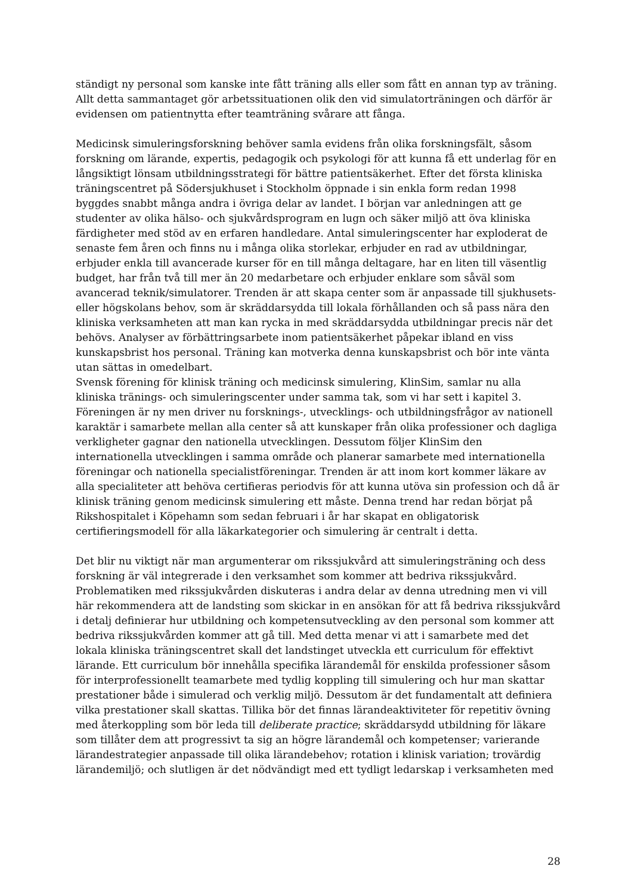ständigt ny personal som kanske inte fått träning alls eller som fått en annan typ av träning. Allt detta sammantaget gör arbetssituationen olik den vid simulatorträningen och därför är evidensen om patientnytta efter teamträning svårare att fånga.
Medicinsk simuleringsforskning behöver samla evidens från olika forskningsfält, såsom forskning om lärande, expertis, pedagogik och psykologi för att kunna få ett underlag för en långsiktigt lönsam utbildningsstrategi för bättre patientsäkerhet. Efter det första kliniska träningscentret på Södersjukhuset i Stockholm öppnade i sin enkla form redan 1998 byggdes snabbt många andra i övriga delar av landet. I början var anledningen att ge studenter av olika hälso- och sjukvårdsprogram en lugn och säker miljö att öva kliniska färdigheter med stöd av en erfaren handledare. Antal simuleringscenter har exploderat de senaste fem åren och finns nu i många olika storlekar, erbjuder en rad av utbildningar, erbjuder enkla till avancerade kurser för en till många deltagare, har en liten till väsentlig budget, har från två till mer än 20 medarbetare och erbjuder enklare som såväl som avancerad teknik/simulatorer. Trenden är att skapa center som är anpassade till sjukhusets- eller högskolans behov, som är skräddarsydda till lokala förhållanden och så pass nära den kliniska verksamheten att man kan rycka in med skräddarsydda utbildningar precis när det behövs. Analyser av förbättringsarbete inom patientsäkerhet påpekar ibland en viss kunskapsbrist hos personal. Träning kan motverka denna kunskapsbrist och bör inte vänta utan sättas in omedelbart.
Svensk förening för klinisk träning och medicinsk simulering, KlinSim, samlar nu alla kliniska tränings- och simuleringscenter under samma tak, som vi har sett i kapitel 3. Föreningen är ny men driver nu forsknings-, utvecklings- och utbildningsfrågor av nationell karaktär i samarbete mellan alla center så att kunskaper från olika professioner och dagliga verkligheter gagnar den nationella utvecklingen. Dessutom följer KlinSim den internationella utvecklingen i samma område och planerar samarbete med internationella föreningar och nationella specialistföreningar. Trenden är att inom kort kommer läkare av alla specialiteter att behöva certifieras periodvis för att kunna utöva sin profession och då är klinisk träning genom medicinsk simulering ett måste. Denna trend har redan börjat på Rikshospitalet i Köpehamn som sedan februari i år har skapat en obligatorisk certifieringsmodell för alla läkarkategorier och simulering är centralt i detta.
Det blir nu viktigt när man argumenterar om rikssjukvård att simuleringsträning och dess forskning är väl integrerade i den verksamhet som kommer att bedriva rikssjukvård. Problematiken med rikssjukvården diskuteras i andra delar av denna utredning men vi vill här rekommendera att de landsting som skickar in en ansökan för att få bedriva rikssjukvård i detalj definierar hur utbildning och kompetensutveckling av den personal som kommer att bedriva rikssjukvården kommer att gå till. Med detta menar vi att i samarbete med det lokala kliniska träningscentret skall det landstinget utveckla ett curriculum för effektivt lärande. Ett curriculum bör innehålla specifika lärandemål för enskilda professioner såsom för interprofessionellt teamarbete med tydlig koppling till simulering och hur man skattar prestationer både i simulerad och verklig miljö. Dessutom är det fundamentalt att definiera vilka prestationer skall skattas. Tillika bör det finnas lärandeaktiviteter för repetitiv övning med återkoppling som bör leda till deliberate practice; skräddarsydd utbildning för läkare som tillåter dem att progressivt ta sig an högre lärandemål och kompetenser; varierande lärandestrategier anpassade till olika lärandebehov; rotation i klinisk variation; trovärdig lärandemiljö; och slutligen är det nödvändigt med ett tydligt ledarskap i verksamheten med
28